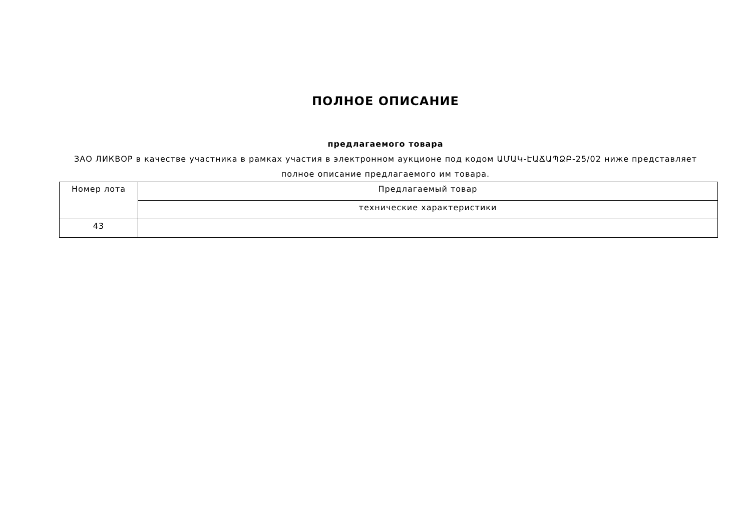ПОЛНОЕ ОПИСАНИЕ
предлагаемого товара
ЗАО ЛИКВОР в качестве участника в рамках участия в электронном аукционе под кодом ԱՄԱԿ-ԷԱՃԱՊՁԲ-25/02 ниже представляет полное описание предлагаемого им товара.
| Номер лота | Предлагаемый товар |
| | технические характеристики |
| 43 | |